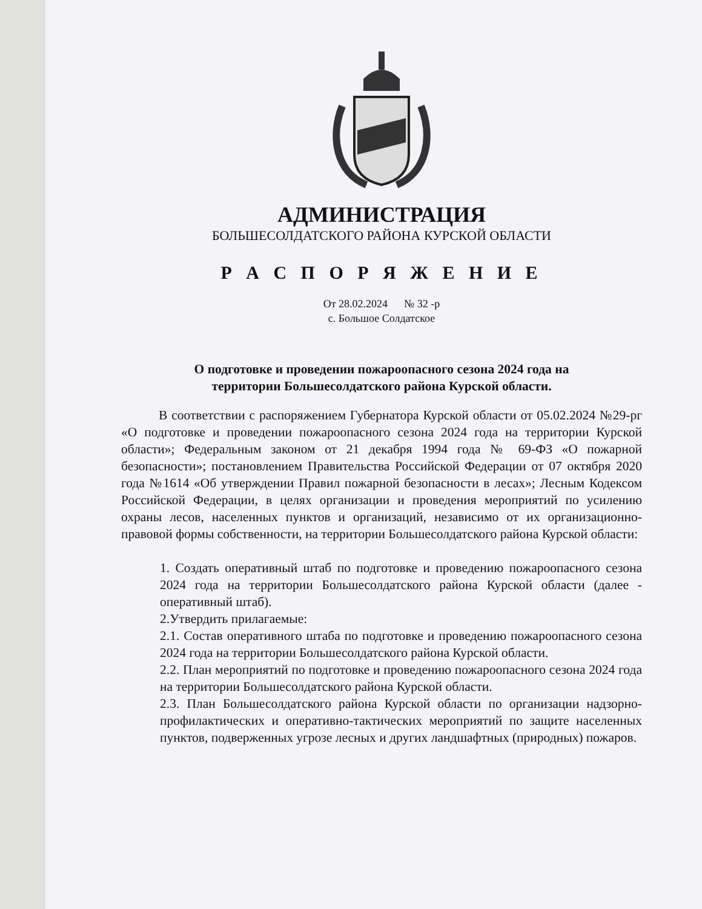АДМИНИСТРАЦИЯ
БОЛЬШЕСОЛДАТСКОГО РАЙОНА КУРСКОЙ ОБЛАСТИ
Р А С П О Р Я Ж Е Н И Е
От 28.02.2024 № 32 -р
с. Большое Солдатское
О подготовке и проведении пожароопасного сезона 2024 года на
территории Большесолдатского района Курской области.
В соответствии с распоряжением Губернатора Курской области от 05.02.2024 №29-рг «О подготовке и проведении пожароопасного сезона 2024 года на территории Курской области»; Федеральным законом от 21 декабря 1994 года № 69-ФЗ «О пожарной безопасности»; постановлением Правительства Российской Федерации от 07 октября 2020 года №1614 «Об утверждении Правил пожарной безопасности в лесах»; Лесным Кодексом Российской Федерации, в целях организации и проведения мероприятий по усилению охраны лесов, населенных пунктов и организаций, независимо от их организационно-правовой формы собственности, на территории Большесолдатского района Курской области:
1. Создать оперативный штаб по подготовке и проведению пожароопасного сезона 2024 года на территории Большесолдатского района Курской области (далее - оперативный штаб).
2.Утвердить прилагаемые:
2.1. Состав оперативного штаба по подготовке и проведению пожароопасного сезона 2024 года на территории Большесолдатского района Курской области.
2.2. План мероприятий по подготовке и проведению пожароопасного сезона 2024 года на территории Большесолдатского района Курской области.
2.3. План Большесолдатского района Курской области по организации надзорно-профилактических и оперативно-тактических мероприятий по защите населенных пунктов, подверженных угрозе лесных и других ландшафтных (природных) пожаров.